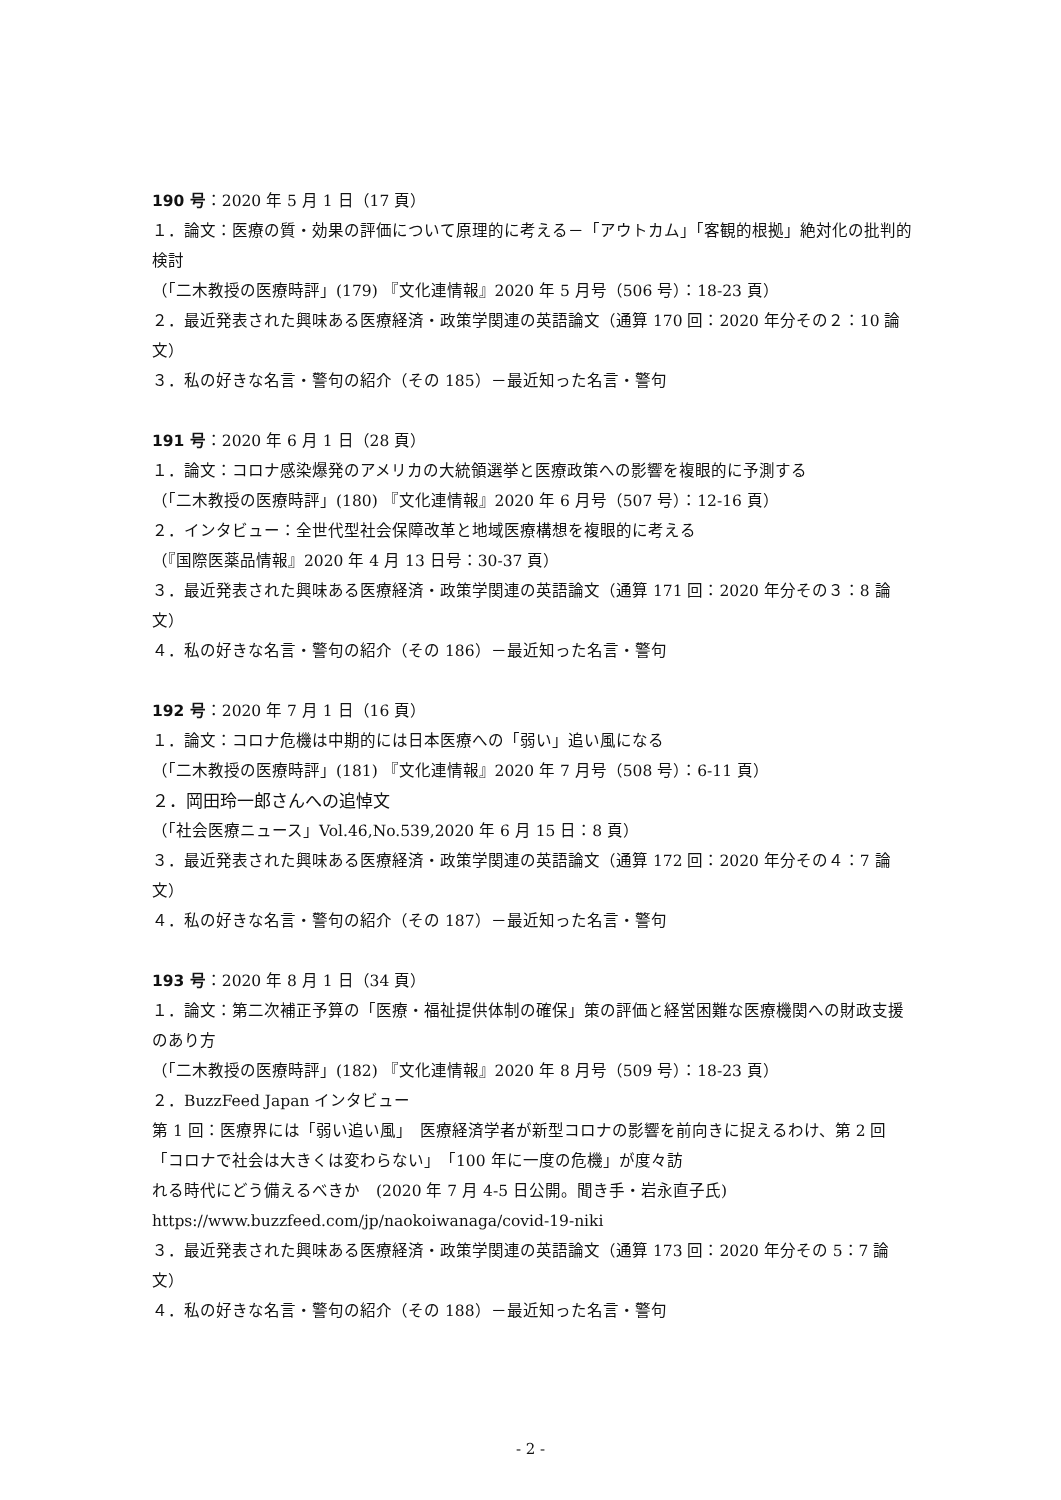190 号：2020 年 5 月 1 日（17 頁）
１．論文：医療の質・効果の評価について原理的に考える－「アウトカム」「客観的根拠」絶対化の批判的検討
（「二木教授の医療時評」(179) 『文化連情報』2020 年 5 月号（506 号）：18-23 頁）
２．最近発表された興味ある医療経済・政策学関連の英語論文（通算 170 回：2020 年分その２：10 論文）
３．私の好きな名言・警句の紹介（その 185）－最近知った名言・警句
191 号：2020 年 6 月 1 日（28 頁）
１．論文：コロナ感染爆発のアメリカの大統領選挙と医療政策への影響を複眼的に予測する
（「二木教授の医療時評」(180) 『文化連情報』2020 年 6 月号（507 号）：12-16 頁）
２．インタビュー：全世代型社会保障改革と地域医療構想を複眼的に考える
（『国際医薬品情報』2020 年 4 月 13 日号：30-37 頁）
３．最近発表された興味ある医療経済・政策学関連の英語論文（通算 171 回：2020 年分その３：8 論文）
４．私の好きな名言・警句の紹介（その 186）－最近知った名言・警句
192 号：2020 年 7 月 1 日（16 頁）
１．論文：コロナ危機は中期的には日本医療への「弱い」追い風になる
（「二木教授の医療時評」(181) 『文化連情報』2020 年 7 月号（508 号）：6-11 頁）
２．岡田玲一郎さんへの追悼文
（「社会医療ニュース」Vol.46,No.539,2020 年 6 月 15 日：8 頁）
３．最近発表された興味ある医療経済・政策学関連の英語論文（通算 172 回：2020 年分その４：7 論文）
４．私の好きな名言・警句の紹介（その 187）－最近知った名言・警句
193 号：2020 年 8 月 1 日（34 頁）
１．論文：第二次補正予算の「医療・福祉提供体制の確保」策の評価と経営困難な医療機関への財政支援のあり方
（「二木教授の医療時評」(182) 『文化連情報』2020 年 8 月号（509 号）：18-23 頁）
２．BuzzFeed Japan インタビュー
第 1 回：医療界には「弱い追い風」　医療経済学者が新型コロナの影響を前向きに捉えるわけ、第 2 回「コロナで社会は大きくは変わらない」　「100 年に一度の危機」が度々訪
れる時代にどう備えるべきか　(2020 年 7 月 4-5 日公開。聞き手・岩永直子氏)
https://www.buzzfeed.com/jp/naokoiwanaga/covid-19-niki
３．最近発表された興味ある医療経済・政策学関連の英語論文（通算 173 回：2020 年分その 5：7 論文）
４．私の好きな名言・警句の紹介（その 188）－最近知った名言・警句
- 2 -